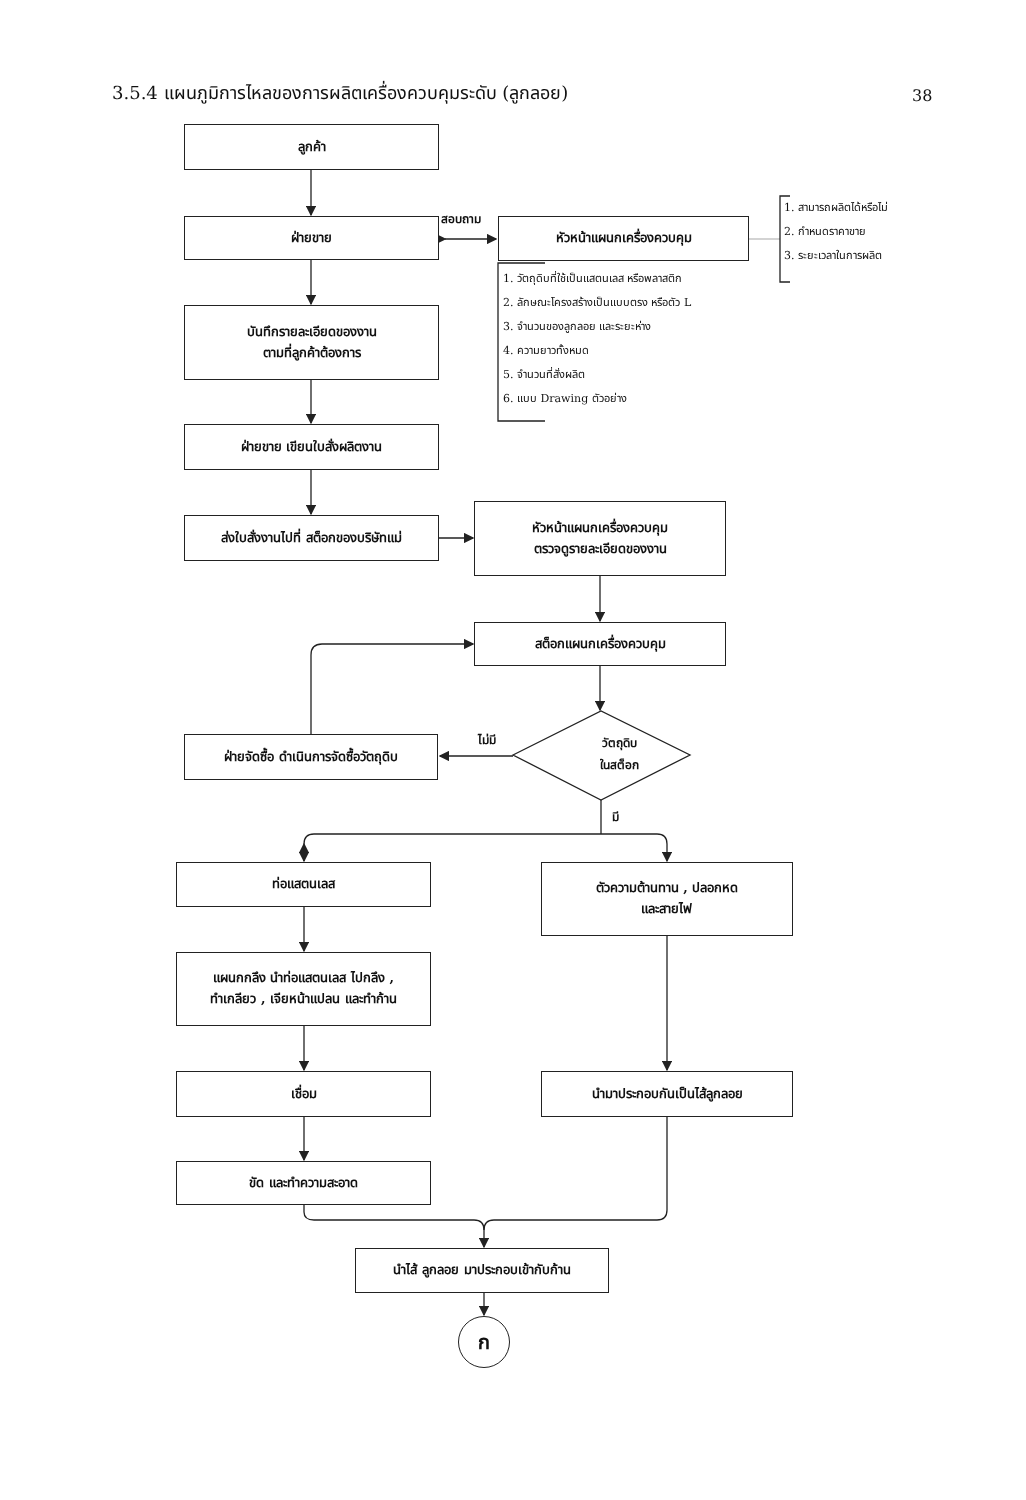3.5.4 แผนภูมิการไหลของการผลิตเครื่องควบคุมระดับ (ลูกลอย)
38
ลูกค้า
ฝ่ายขาย
สอบถาม
หัวหน้าแผนกเครื่องควบคุม
1. สามารถผลิตได้หรือไม่
2. กำหนดราคาขาย
3. ระยะเวลาในการผลิต
บันทึกรายละเอียดของงาน
ตามที่ลูกค้าต้องการ
1. วัตถุดิบที่ใช้เป็นแสตนเลส หรือพลาสติก
2. ลักษณะโครงสร้างเป็นแบบตรง หรือตัว L
3. จำนวนของลูกลอย และระยะห่าง
4. ความยาวทั้งหมด
5. จำนวนที่สั่งผลิต
6. แบบ Drawing ตัวอย่าง
ฝ่ายขาย เขียนใบสั่งผลิตงาน
ส่งใบสั่งงานไปที่ สต็อกของบริษัทแม่
หัวหน้าแผนกเครื่องควบคุม
ตรวจดูรายละเอียดของงาน
สต็อกแผนกเครื่องควบคุม
ฝ่ายจัดซื้อ ดำเนินการจัดซื้อวัตถุดิบ
ไม่มี
วัตถุดิบ
ในสต็อก
มี
ท่อแสตนเลส
ตัวความต้านทาน , ปลอกหด
และสายไฟ
แผนกกลึง นำท่อแสตนเลส ไปกลึง ,
ทำเกลียว , เจียหน้าแปลน และทำก้าน
เชื่อม นำมาประกอบกันเป็นไส้ลูกลอย
ขัด และทำความสะอาด
นำไส้ ลูกลอย มาประกอบเข้ากับก้าน
ก